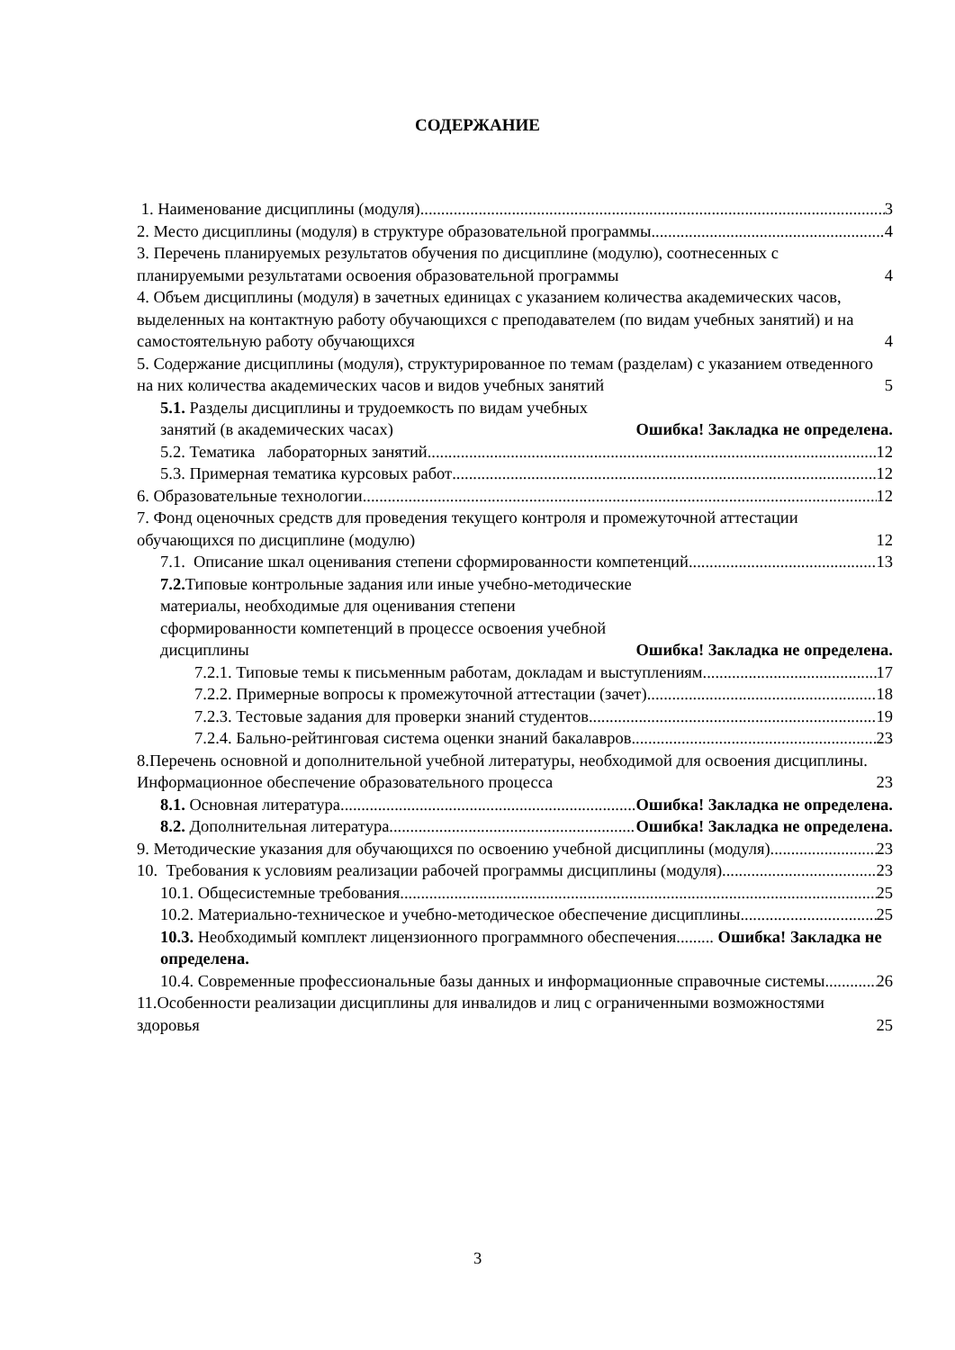СОДЕРЖАНИЕ
1. Наименование дисциплины (модуля) 3
2. Место дисциплины (модуля) в структуре образовательной программы 4
3. Перечень планируемых результатов обучения по дисциплине (модулю), соотнесенных с планируемыми результатами освоения образовательной программы 4
4. Объем дисциплины (модуля) в зачетных единицах с указанием количества академических часов, выделенных на контактную работу обучающихся с преподавателем (по видам учебных занятий) и на самостоятельную работу обучающихся 4
5. Содержание дисциплины (модуля), структурированное по темам (разделам) с указанием отведенного на них количества академических часов и видов учебных занятий 5
5.1. Разделы дисциплины и трудоемкость по видам учебных занятий (в академических часах) Ошибка! Закладка не определена.
5.2. Тематика лабораторных занятий 12
5.3. Примерная тематика курсовых работ 12
6. Образовательные технологии 12
7. Фонд оценочных средств для проведения текущего контроля и промежуточной аттестации обучающихся по дисциплине (модулю) 12
7.1. Описание шкал оценивания степени сформированности компетенций 13
7.2. Типовые контрольные задания или иные учебно-методические материалы, необходимые для оценивания степени сформированности компетенций в процессе освоения учебной дисциплины Ошибка! Закладка не определена.
7.2.1. Типовые темы к письменным работам, докладам и выступлениям 17
7.2.2. Примерные вопросы к промежуточной аттестации (зачет) 18
7.2.3. Тестовые задания для проверки знаний студентов 19
7.2.4. Бально-рейтинговая система оценки знаний бакалавров 23
8.Перечень основной и дополнительной учебной литературы, необходимой для освоения дисциплины. Информационное обеспечение образовательного процесса 23
8.1. Основная литература Ошибка! Закладка не определена.
8.2. Дополнительная литература Ошибка! Закладка не определена.
9. Методические указания для обучающихся по освоению учебной дисциплины (модуля) 23
10. Требования к условиям реализации рабочей программы дисциплины (модуля) 23
10.1. Общесистемные требования 25
10.2. Материально-техническое и учебно-методическое обеспечение дисциплины 25
10.3. Необходимый комплект лицензионного программного обеспечения......... Ошибка! Закладка не определена.
10.4. Современные профессиональные базы данных и информационные справочные системы 26
11.Особенности реализации дисциплины для инвалидов и лиц с ограниченными возможностями здоровья 25
3